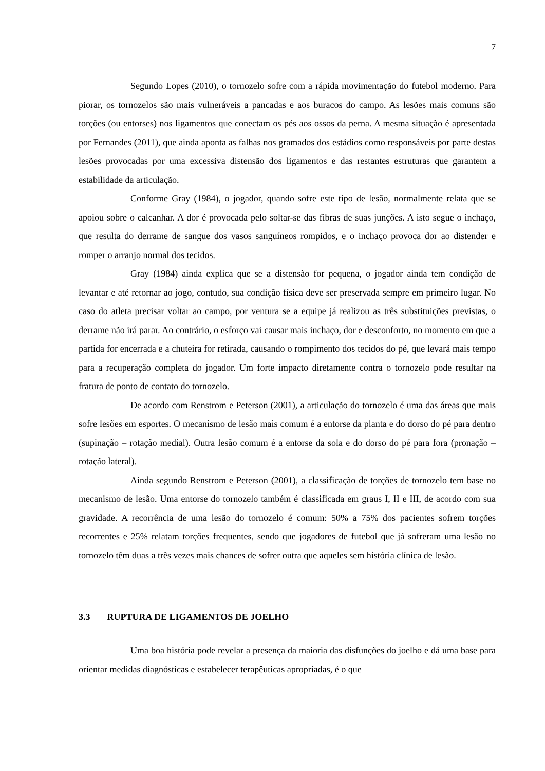7
Segundo Lopes (2010), o tornozelo sofre com a rápida movimentação do futebol moderno. Para piorar, os tornozelos são mais vulneráveis a pancadas e aos buracos do campo. As lesões mais comuns são torções (ou entorses) nos ligamentos que conectam os pés aos ossos da perna. A mesma situação é apresentada por Fernandes (2011), que ainda aponta as falhas nos gramados dos estádios como responsáveis por parte destas lesões provocadas por uma excessiva distensão dos ligamentos e das restantes estruturas que garantem a estabilidade da articulação.
Conforme Gray (1984), o jogador, quando sofre este tipo de lesão, normalmente relata que se apoiou sobre o calcanhar. A dor é provocada pelo soltar-se das fibras de suas junções. A isto segue o inchaço, que resulta do derrame de sangue dos vasos sanguíneos rompidos, e o inchaço provoca dor ao distender e romper o arranjo normal dos tecidos.
Gray (1984) ainda explica que se a distensão for pequena, o jogador ainda tem condição de levantar e até retornar ao jogo, contudo, sua condição física deve ser preservada sempre em primeiro lugar. No caso do atleta precisar voltar ao campo, por ventura se a equipe já realizou as três substituições previstas, o derrame não irá parar. Ao contrário, o esforço vai causar mais inchaço, dor e desconforto, no momento em que a partida for encerrada e a chuteira for retirada, causando o rompimento dos tecidos do pé, que levará mais tempo para a recuperação completa do jogador. Um forte impacto diretamente contra o tornozelo pode resultar na fratura de ponto de contato do tornozelo.
De acordo com Renstrom e Peterson (2001), a articulação do tornozelo é uma das áreas que mais sofre lesões em esportes. O mecanismo de lesão mais comum é a entorse da planta e do dorso do pé para dentro (supinação – rotação medial). Outra lesão comum é a entorse da sola e do dorso do pé para fora (pronação – rotação lateral).
Ainda segundo Renstrom e Peterson (2001), a classificação de torções de tornozelo tem base no mecanismo de lesão. Uma entorse do tornozelo também é classificada em graus I, II e III, de acordo com sua gravidade. A recorrência de uma lesão do tornozelo é comum: 50% a 75% dos pacientes sofrem torções recorrentes e 25% relatam torções frequentes, sendo que jogadores de futebol que já sofreram uma lesão no tornozelo têm duas a três vezes mais chances de sofrer outra que aqueles sem história clínica de lesão.
3.3 RUPTURA DE LIGAMENTOS DE JOELHO
Uma boa história pode revelar a presença da maioria das disfunções do joelho e dá uma base para orientar medidas diagnósticas e estabelecer terapêuticas apropriadas, é o que